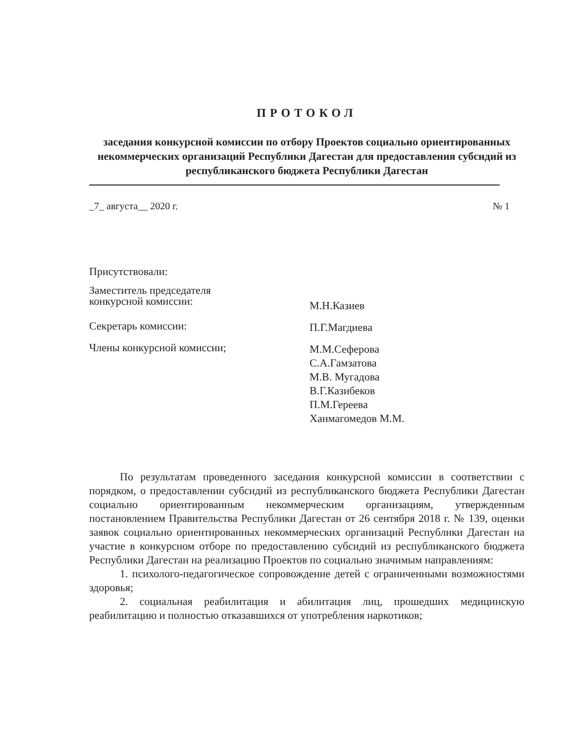ПРОТОКОЛ
заседания конкурсной комиссии по отбору Проектов социально ориентированных некоммерческих организаций Республики Дагестан для предоставления субсидий из республиканского бюджета Республики Дагестан
_7_ августа__ 2020 г. № 1
Присутствовали:
Заместитель председателя
конкурсной комиссии:
М.Н.Казиев
Секретарь комиссии:
П.Г.Магдиева
Члены конкурсной комиссии;
М.М.Сеферова
С.А.Гамзатова
М.В. Мугадова
В.Г.Казибеков
П.М.Гереева
Ханмагомедов М.М.
По результатам проведенного заседания конкурсной комиссии в соответствии с порядком, о предоставлении субсидий из республиканского бюджета Республики Дагестан социально ориентированным некоммерческим организациям, утвержденным постановлением Правительства Республики Дагестан от 26 сентября 2018 г. № 139, оценки заявок социально ориентированных некоммерческих организаций Республики Дагестан на участие в конкурсном отборе по предоставлению субсидий из республиканского бюджета Республики Дагестан на реализацию Проектов по социально значимым направлениям:
1. психолого-педагогическое сопровождение детей с ограниченными возможностями здоровья;
2. социальная реабилитация и абилитация лиц, прошедших медицинскую реабилитацию и полностью отказавшихся от употребления наркотиков;